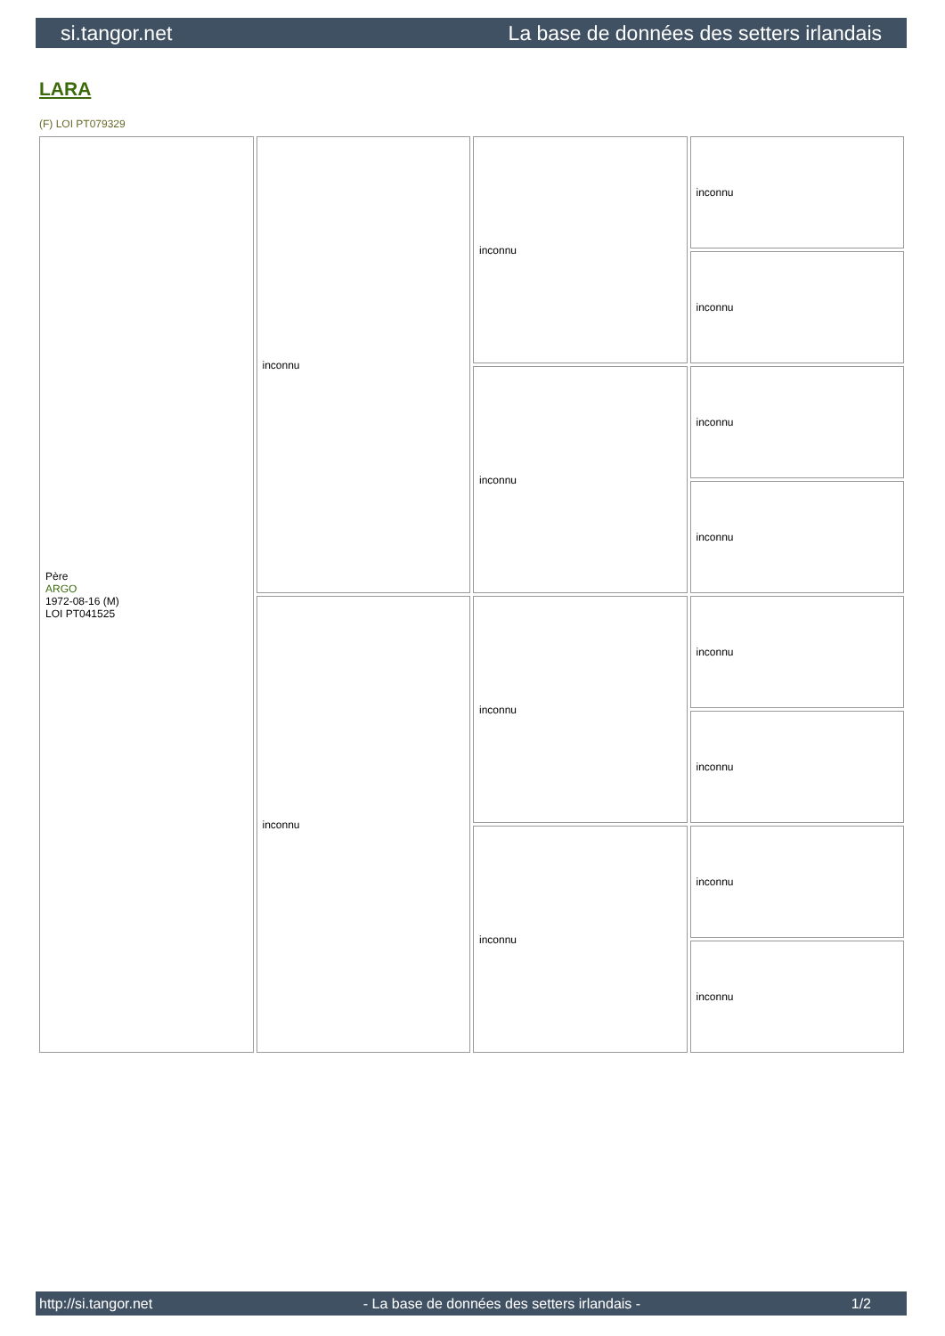si.tangor.net La base de données des setters irlandais
LARA
(F) LOI PT079329
| Père ARGO 1972-08-16 (M) LOI PT041525 | inconnu | inconnu | inconnu |
| | | | inconnu |
| | | inconnu | inconnu |
| | | | inconnu |
| | inconnu | inconnu | inconnu |
| | | | inconnu |
| | | inconnu | inconnu |
| | | | inconnu |
http://si.tangor.net - La base de données des setters irlandais - 1/2